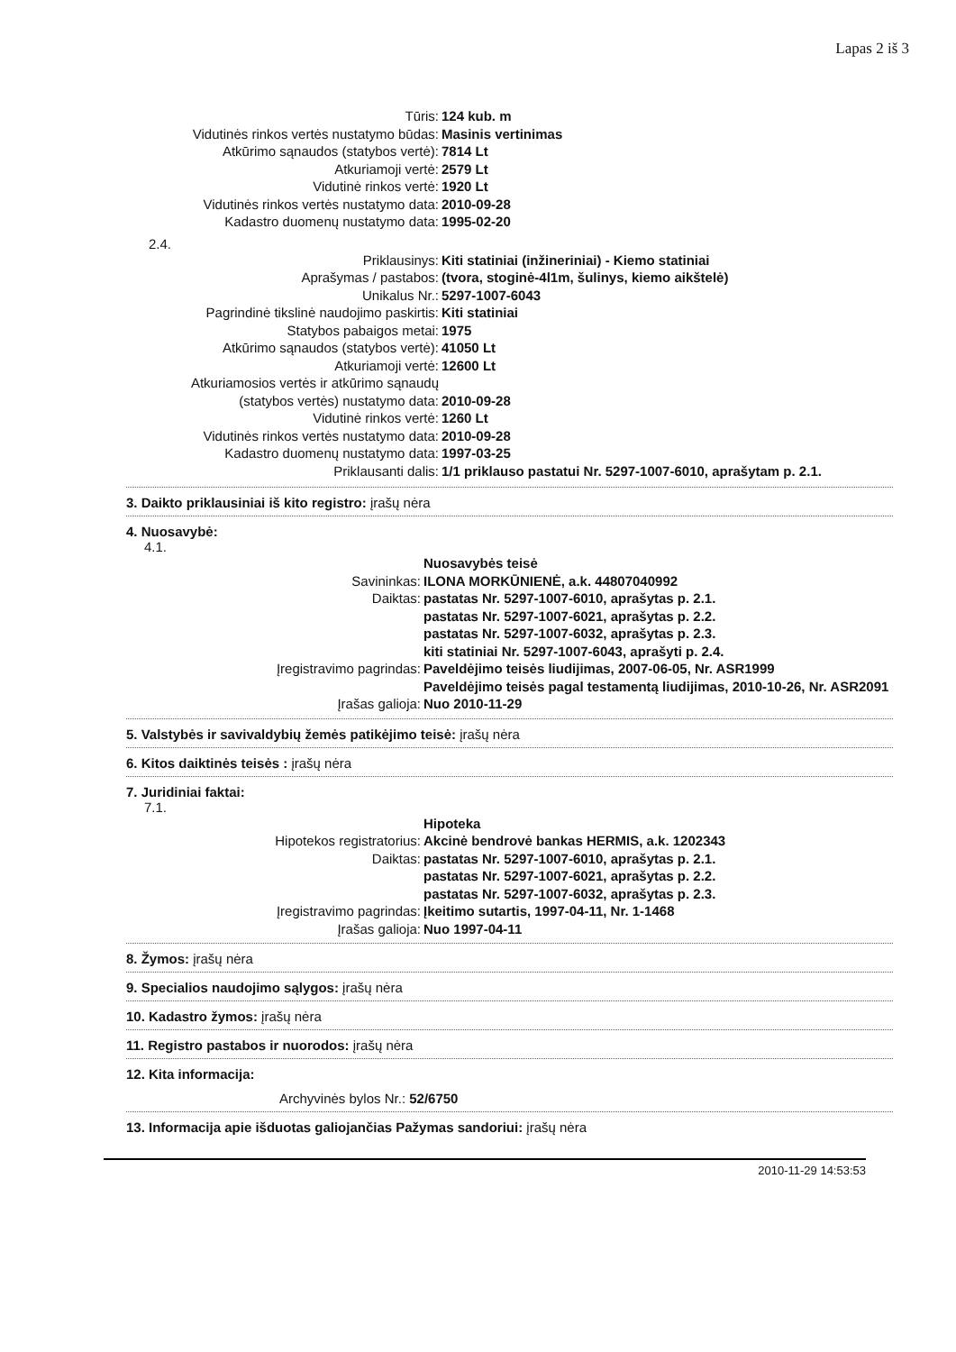Lapas 2 iš 3
Tūris:
124 kub. m
Vidutinės rinkos vertės nustatymo būdas:
Masinis vertinimas
Atkūrimo sąnaudos (statybos vertė):
7814 Lt
Atkuriamoji vertė:
2579 Lt
Vidutinė rinkos vertė:
1920 Lt
Vidutinės rinkos vertės nustatymo data:
2010-09-28
Kadastro duomenų nustatymo data:
1995-02-20
2.4.
Priklausinys:
Kiti statiniai (inžineriniai) - Kiemo statiniai
Aprašymas / pastabos:
(tvora, stoginė-4l1m, šulinys, kiemo aikštelė)
Unikalus Nr.:
5297-1007-6043
Pagrindinė tikslinė naudojimo paskirtis:
Kiti statiniai
Statybos pabaigos metai:
1975
Atkūrimo sąnaudos (statybos vertė):
41050 Lt
Atkuriamoji vertė:
12600 Lt
Atkuriamosios vertės ir atkūrimo sąnaudų
(statybos vertės) nustatymo data:
2010-09-28
Vidutinė rinkos vertė:
1260 Lt
Vidutinės rinkos vertės nustatymo data:
2010-09-28
Kadastro duomenų nustatymo data:
1997-03-25
Priklausanti dalis:
1/1 priklauso pastatui Nr. 5297-1007-6010, aprašytam p. 2.1.
3. Daikto priklausiniai iš kito registro: įrašų nėra
4. Nuosavybė:
4.1.
Nuosavybės teisė
Savininkas:
ILONA MORKŪNIENĖ, a.k. 44807040992
Daiktas:
pastatas Nr. 5297-1007-6010, aprašytas p. 2.1.
pastatas Nr. 5297-1007-6021, aprašytas p. 2.2.
pastatas Nr. 5297-1007-6032, aprašytas p. 2.3.
kiti statiniai Nr. 5297-1007-6043, aprašyti p. 2.4.
Įregistravimo pagrindas:
Paveldėjimo teisės liudijimas, 2007-06-05, Nr. ASR1999
Paveldėjimo teisės pagal testamentą liudijimas, 2010-10-26, Nr. ASR2091
Įrašas galioja:
Nuo 2010-11-29
5. Valstybės ir savivaldybių žemės patikėjimo teisė: įrašų nėra
6. Kitos daiktinės teisės : įrašų nėra
7. Juridiniai faktai:
7.1.
Hipoteka
Hipotekos registratorius:
Akcinė bendrovė bankas HERMIS, a.k. 1202343
Daiktas:
pastatas Nr. 5297-1007-6010, aprašytas p. 2.1.
pastatas Nr. 5297-1007-6021, aprašytas p. 2.2.
pastatas Nr. 5297-1007-6032, aprašytas p. 2.3.
Įregistravimo pagrindas:
Įkeitimo sutartis, 1997-04-11, Nr. 1-1468
Įrašas galioja:
Nuo 1997-04-11
8. Žymos: įrašų nėra
9. Specialios naudojimo sąlygos: įrašų nėra
10. Kadastro žymos: įrašų nėra
11. Registro pastabos ir nuorodos: įrašų nėra
12. Kita informacija:
Archyvinės bylos Nr.: 52/6750
13. Informacija apie išduotas galiojančias Pažymas sandoriui: įrašų nėra
2010-11-29 14:53:53